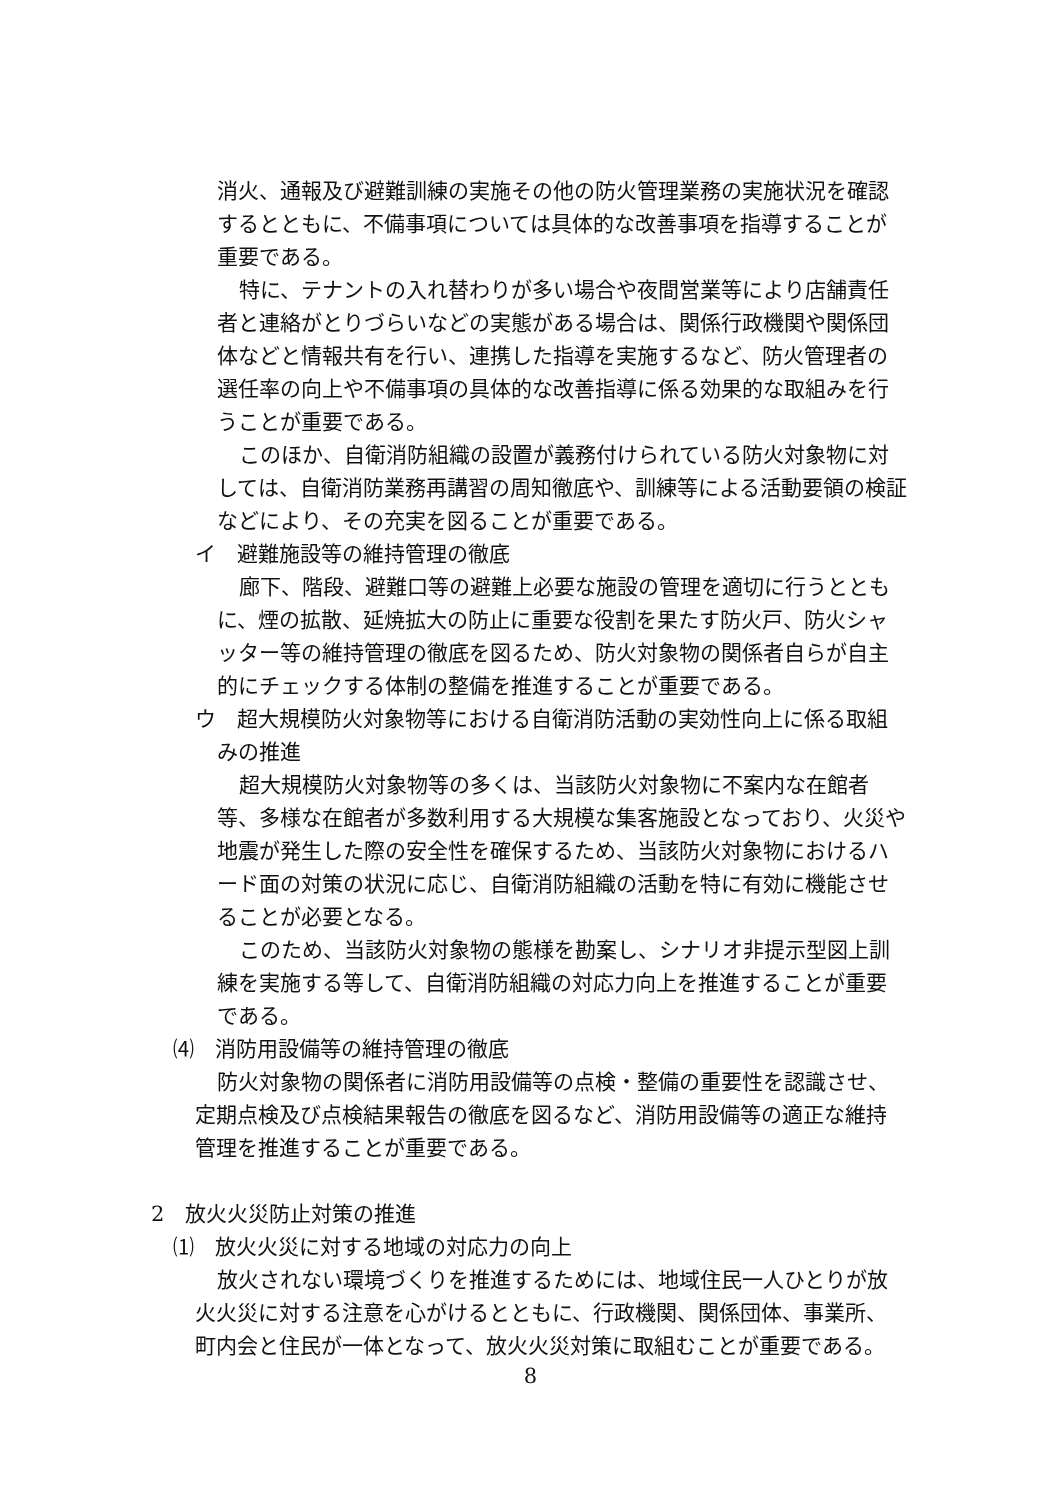消火、通報及び避難訓練の実施その他の防火管理業務の実施状況を確認するとともに、不備事項については具体的な改善事項を指導することが重要である。
特に、テナントの入れ替わりが多い場合や夜間営業等により店舗責任者と連絡がとりづらいなどの実態がある場合は、関係行政機関や関係団体などと情報共有を行い、連携した指導を実施するなど、防火管理者の選任率の向上や不備事項の具体的な改善指導に係る効果的な取組みを行うことが重要である。
このほか、自衛消防組織の設置が義務付けられている防火対象物に対しては、自衛消防業務再講習の周知徹底や、訓練等による活動要領の検証などにより、その充実を図ることが重要である。
イ　避難施設等の維持管理の徹底
廊下、階段、避難口等の避難上必要な施設の管理を適切に行うとともに、煙の拡散、延焼拡大の防止に重要な役割を果たす防火戸、防火シャッター等の維持管理の徹底を図るため、防火対象物の関係者自らが自主的にチェックする体制の整備を推進することが重要である。
ウ　超大規模防火対象物等における自衛消防活動の実効性向上に係る取組みの推進
超大規模防火対象物等の多くは、当該防火対象物に不案内な在館者等、多様な在館者が多数利用する大規模な集客施設となっており、火災や地震が発生した際の安全性を確保するため、当該防火対象物におけるハード面の対策の状況に応じ、自衛消防組織の活動を特に有効に機能させることが必要となる。
このため、当該防火対象物の態様を勘案し、シナリオ非提示型図上訓練を実施する等して、自衛消防組織の対応力向上を推進することが重要である。
⑷　消防用設備等の維持管理の徹底
防火対象物の関係者に消防用設備等の点検・整備の重要性を認識させ、定期点検及び点検結果報告の徹底を図るなど、消防用設備等の適正な維持管理を推進することが重要である。
2　放火火災防止対策の推進
⑴　放火火災に対する地域の対応力の向上
放火されない環境づくりを推進するためには、地域住民一人ひとりが放火火災に対する注意を心がけるとともに、行政機関、関係団体、事業所、町内会と住民が一体となって、放火火災対策に取組むことが重要である。
8